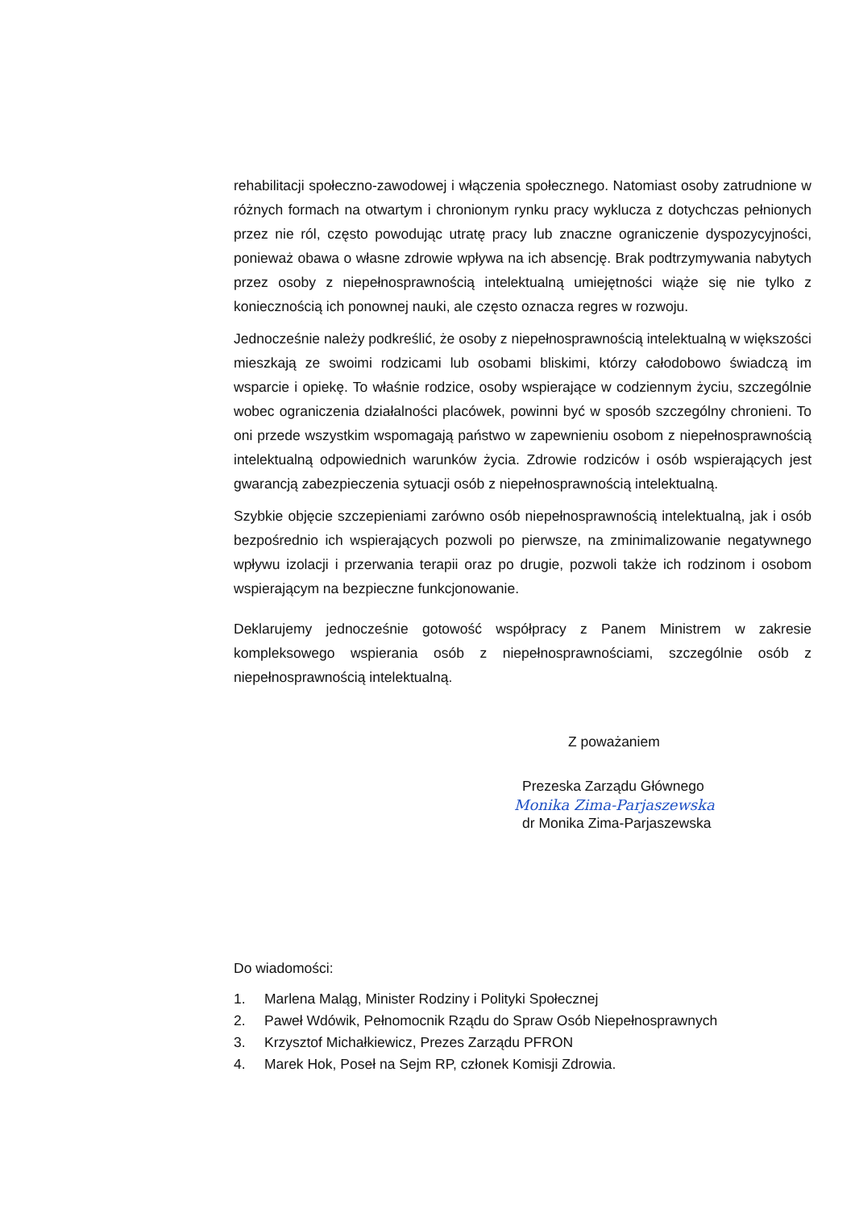rehabilitacji społeczno-zawodowej i włączenia społecznego. Natomiast osoby zatrudnione w różnych formach na otwartym i chronionym rynku pracy wyklucza z dotychczas pełnionych przez nie ról, często powodując utratę pracy lub znaczne ograniczenie dyspozycyjności, ponieważ obawa o własne zdrowie wpływa na ich absencję. Brak podtrzymywania nabytych przez osoby z niepełnosprawnością intelektualną umiejętności wiąże się nie tylko z koniecznością ich ponownej nauki, ale często oznacza regres w rozwoju.
Jednocześnie należy podkreślić, że osoby z niepełnosprawnością intelektualną w większości mieszkają ze swoimi rodzicami lub osobami bliskimi, którzy całodobowo świadczą im wsparcie i opiekę. To właśnie rodzice, osoby wspierające w codziennym życiu, szczególnie wobec ograniczenia działalności placówek, powinni być w sposób szczególny chronieni. To oni przede wszystkim wspomagają państwo w zapewnieniu osobom z niepełnosprawnością intelektualną odpowiednich warunków życia. Zdrowie rodziców i osób wspierających jest gwarancją zabezpieczenia sytuacji osób z niepełnosprawnością intelektualną.
Szybkie objęcie szczepieniami zarówno osób niepełnosprawnością intelektualną, jak i osób bezpośrednio ich wspierających pozwoli po pierwsze, na zminimalizowanie negatywnego wpływu izolacji i przerwania terapii oraz po drugie, pozwoli także ich rodzinom i osobom wspierającym na bezpieczne funkcjonowanie.
Deklarujemy jednocześnie gotowość współpracy z Panem Ministrem w zakresie kompleksowego wspierania osób z niepełnosprawnościami, szczególnie osób z niepełnosprawnością intelektualną.
Z poważaniem
Prezeska Zarządu Głównego
Monika Zima-Parjaszewska
dr Monika Zima-Parjaszewska
Do wiadomości:
1. Marlena Maląg, Minister Rodziny i Polityki Społecznej
2. Paweł Wdówik, Pełnomocnik Rządu do Spraw Osób Niepełnosprawnych
3. Krzysztof Michałkiewicz, Prezes Zarządu PFRON
4. Marek Hok, Poseł na Sejm RP, członek Komisji Zdrowia.